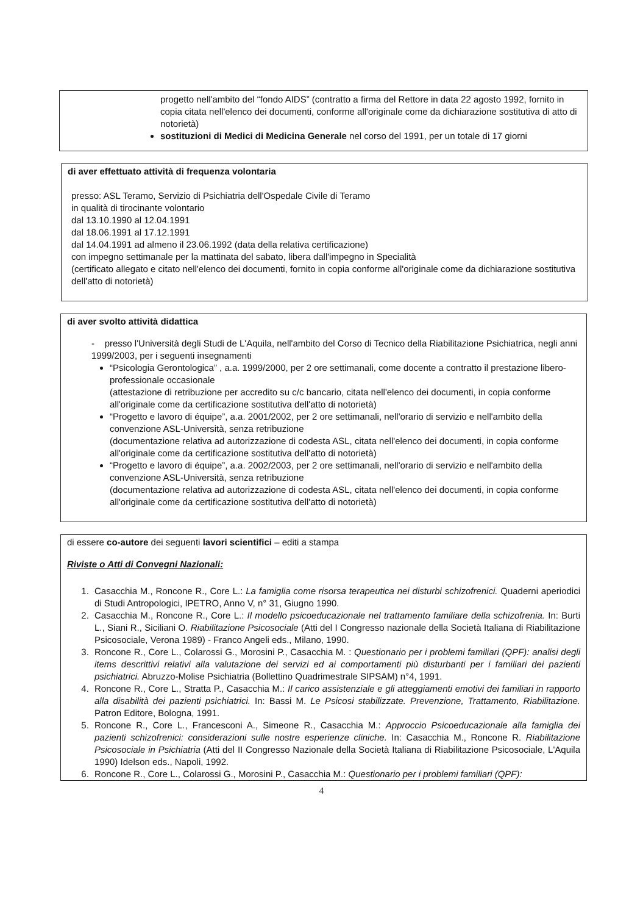progetto nell'ambito del “fondo AIDS” (contratto a firma del Rettore in data 22 agosto 1992, fornito in copia citata nell'elenco dei documenti, conforme all'originale come da dichiarazione sostitutiva di atto di notorietà)
sostituzioni di Medici di Medicina Generale nel corso del 1991, per un totale di 17 giorni
di aver effettuato attività di frequenza volontaria
presso: ASL Teramo, Servizio di Psichiatria dell'Ospedale Civile di Teramo
in qualità di tirocinante volontario
dal 13.10.1990 al 12.04.1991
dal 18.06.1991 al 17.12.1991
dal 14.04.1991 ad almeno il 23.06.1992 (data della relativa certificazione)
con impegno settimanale per la mattinata del sabato, libera dall'impegno in Specialità
(certificato allegato e citato nell'elenco dei documenti, fornito in copia conforme all'originale come da dichiarazione sostitutiva dell'atto di notorietà)
di aver svolto attività didattica
- presso l'Università degli Studi de L'Aquila, nell'ambito del Corso di Tecnico della Riabilitazione Psichiatrica, negli anni 1999/2003, per i seguenti insegnamenti
“Psicologia Gerontologica” , a.a. 1999/2000, per 2 ore settimanali, come docente a contratto il prestazione libero-professionale occasionale
(attestazione di retribuzione per accredito su c/c bancario, citata nell'elenco dei documenti, in copia conforme all'originale come da certificazione sostitutiva dell'atto di notorietà)
“Progetto e lavoro di équipe”, a.a. 2001/2002, per 2 ore settimanali, nell'orario di servizio e nell'ambito della convenzione ASL-Università, senza retribuzione
(documentazione relativa ad autorizzazione di codesta ASL, citata nell'elenco dei documenti, in copia conforme all'originale come da certificazione sostitutiva dell'atto di notorietà)
“Progetto e lavoro di équipe”, a.a. 2002/2003, per 2 ore settimanali, nell'orario di servizio e nell'ambito della convenzione ASL-Università, senza retribuzione
(documentazione relativa ad autorizzazione di codesta ASL, citata nell'elenco dei documenti, in copia conforme all'originale come da certificazione sostitutiva dell'atto di notorietà)
di essere co-autore dei seguenti lavori scientifici – editi a stampa
Riviste o Atti di Convegni Nazionali:
1. Casacchia M., Roncone R., Core L.: La famiglia come risorsa terapeutica nei disturbi schizofrenici. Quaderni aperiodici di Studi Antropologici, IPETRO, Anno V, n° 31, Giugno 1990.
2. Casacchia M., Roncone R., Core L.: Il modello psicoeducazionale nel trattamento familiare della schizofrenia. In: Burti L., Siani R., Siciliani O. Riabilitazione Psicosociale (Atti del I Congresso nazionale della Società Italiana di Riabilitazione Psicosociale, Verona 1989) - Franco Angeli eds., Milano, 1990.
3. Roncone R., Core L., Colarossi G., Morosini P., Casacchia M. : Questionario per i problemi familiari (QPF): analisi degli items descrittivi relativi alla valutazione dei servizi ed ai comportamenti più disturbanti per i familiari dei pazienti psichiatrici. Abruzzo-Molise Psichiatria (Bollettino Quadrimestrale SIPSAM) n°4, 1991.
4. Roncone R., Core L., Stratta P., Casacchia M.: Il carico assistenziale e gli atteggiamenti emotivi dei familiari in rapporto alla disabilità dei pazienti psichiatrici. In: Bassi M. Le Psicosi stabilizzate. Prevenzione, Trattamento, Riabilitazione. Patron Editore, Bologna, 1991.
5. Roncone R., Core L., Francesconi A., Simeone R., Casacchia M.: Approccio Psicoeducazionale alla famiglia dei pazienti schizofrenici: considerazioni sulle nostre esperienze cliniche. In: Casacchia M., Roncone R. Riabilitazione Psicosociale in Psichiatria (Atti del II Congresso Nazionale della Società Italiana di Riabilitazione Psicosociale, L'Aquila 1990) Idelson eds., Napoli, 1992.
6. Roncone R., Core L., Colarossi G., Morosini P., Casacchia M.: Questionario per i problemi familiari (QPF):
4